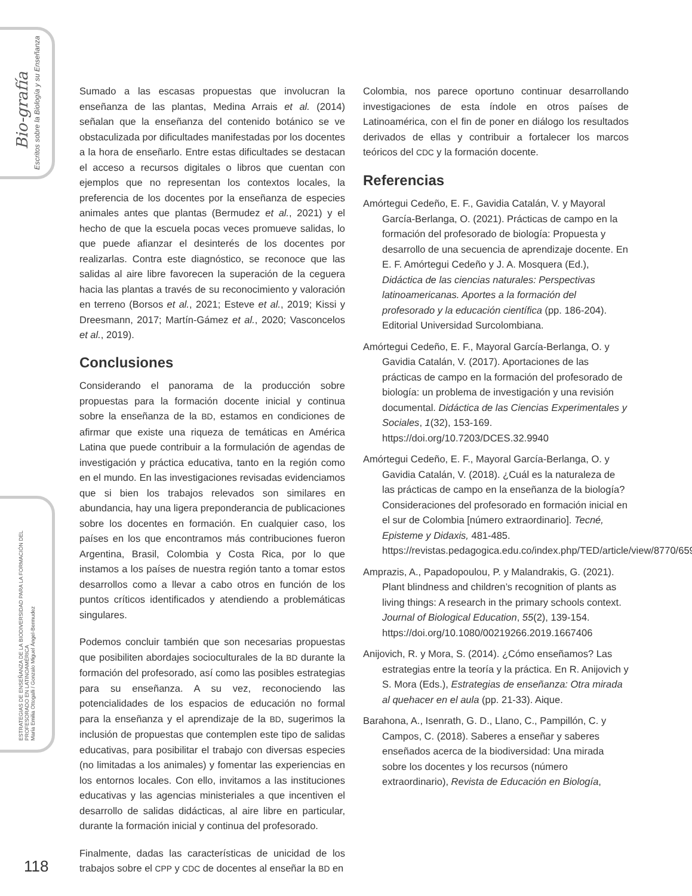Bio-grafía
Escritos sobre la Biología y su Enseñanza
ESTRATEGIAS DE ENSEÑANZA DE LA BIODIVERSIDAD PARA LA FORMACIÓN DEL PROFESORADO EN LATINOAMÉRICA
María Emilia Ottogalli / Gonzalo Miguel Ángel-Bermudez
Sumado a las escasas propuestas que involucran la enseñanza de las plantas, Medina Arrais et al. (2014) señalan que la enseñanza del contenido botánico se ve obstaculizada por dificultades manifestadas por los docentes a la hora de enseñarlo. Entre estas dificultades se destacan el acceso a recursos digitales o libros que cuentan con ejemplos que no representan los contextos locales, la preferencia de los docentes por la enseñanza de especies animales antes que plantas (Bermudez et al., 2021) y el hecho de que la escuela pocas veces promueve salidas, lo que puede afianzar el desinterés de los docentes por realizarlas. Contra este diagnóstico, se reconoce que las salidas al aire libre favorecen la superación de la ceguera hacia las plantas a través de su reconocimiento y valoración en terreno (Borsos et al., 2021; Esteve et al., 2019; Kissi y Dreesmann, 2017; Martín-Gámez et al., 2020; Vasconcelos et al., 2019).
Conclusiones
Considerando el panorama de la producción sobre propuestas para la formación docente inicial y continua sobre la enseñanza de la BD, estamos en condiciones de afirmar que existe una riqueza de temáticas en América Latina que puede contribuir a la formulación de agendas de investigación y práctica educativa, tanto en la región como en el mundo. En las investigaciones revisadas evidenciamos que si bien los trabajos relevados son similares en abundancia, hay una ligera preponderancia de publicaciones sobre los docentes en formación. En cualquier caso, los países en los que encontramos más contribuciones fueron Argentina, Brasil, Colombia y Costa Rica, por lo que instamos a los países de nuestra región tanto a tomar estos desarrollos como a llevar a cabo otros en función de los puntos críticos identificados y atendiendo a problemáticas singulares.
Podemos concluir también que son necesarias propuestas que posibiliten abordajes socioculturales de la BD durante la formación del profesorado, así como las posibles estrategias para su enseñanza. A su vez, reconociendo las potencialidades de los espacios de educación no formal para la enseñanza y el aprendizaje de la BD, sugerimos la inclusión de propuestas que contemplen este tipo de salidas educativas, para posibilitar el trabajo con diversas especies (no limitadas a los animales) y fomentar las experiencias en los entornos locales. Con ello, invitamos a las instituciones educativas y las agencias ministeriales a que incentiven el desarrollo de salidas didácticas, al aire libre en particular, durante la formación inicial y continua del profesorado.
Finalmente, dadas las características de unicidad de los trabajos sobre el CPP y CDC de docentes al enseñar la BD en
Colombia, nos parece oportuno continuar desarrollando investigaciones de esta índole en otros países de Latinoamérica, con el fin de poner en diálogo los resultados derivados de ellas y contribuir a fortalecer los marcos teóricos del CDC y la formación docente.
Referencias
Amórtegui Cedeño, E. F., Gavidia Catalán, V. y Mayoral García-Berlanga, O. (2021). Prácticas de campo en la formación del profesorado de biología: Propuesta y desarrollo de una secuencia de aprendizaje docente. En E. F. Amórtegui Cedeño y J. A. Mosquera (Ed.), Didáctica de las ciencias naturales: Perspectivas latinoamericanas. Aportes a la formación del profesorado y la educación científica (pp. 186-204). Editorial Universidad Surcolombiana.
Amórtegui Cedeño, E. F., Mayoral García-Berlanga, O. y Gavidia Catalán, V. (2017). Aportaciones de las prácticas de campo en la formación del profesorado de biología: un problema de investigación y una revisión documental. Didáctica de las Ciencias Experimentales y Sociales, 1(32), 153-169. https://doi.org/10.7203/DCES.32.9940
Amórtegui Cedeño, E. F., Mayoral García-Berlanga, O. y Gavidia Catalán, V. (2018). ¿Cuál es la naturaleza de las prácticas de campo en la enseñanza de la biología? Consideraciones del profesorado en formación inicial en el sur de Colombia [número extraordinario]. Tecné, Episteme y Didaxis, 481-485. https://revistas.pedagogica.edu.co/index.php/TED/article/view/8770/6593
Amprazis, A., Papadopoulou, P. y Malandrakis, G. (2021). Plant blindness and children’s recognition of plants as living things: A research in the primary schools context. Journal of Biological Education, 55(2), 139-154. https://doi.org/10.1080/00219266.2019.1667406
Anijovich, R. y Mora, S. (2014). ¿Cómo enseñamos? Las estrategias entre la teoría y la práctica. En R. Anijovich y S. Mora (Eds.), Estrategias de enseñanza: Otra mirada al quehacer en el aula (pp. 21-33). Aique.
Barahona, A., Isenrath, G. D., Llano, C., Pampillón, C. y Campos, C. (2018). Saberes a enseñar y saberes enseñados acerca de la biodiversidad: Una mirada sobre los docentes y los recursos (número extraordinario), Revista de Educación en Biología,
118